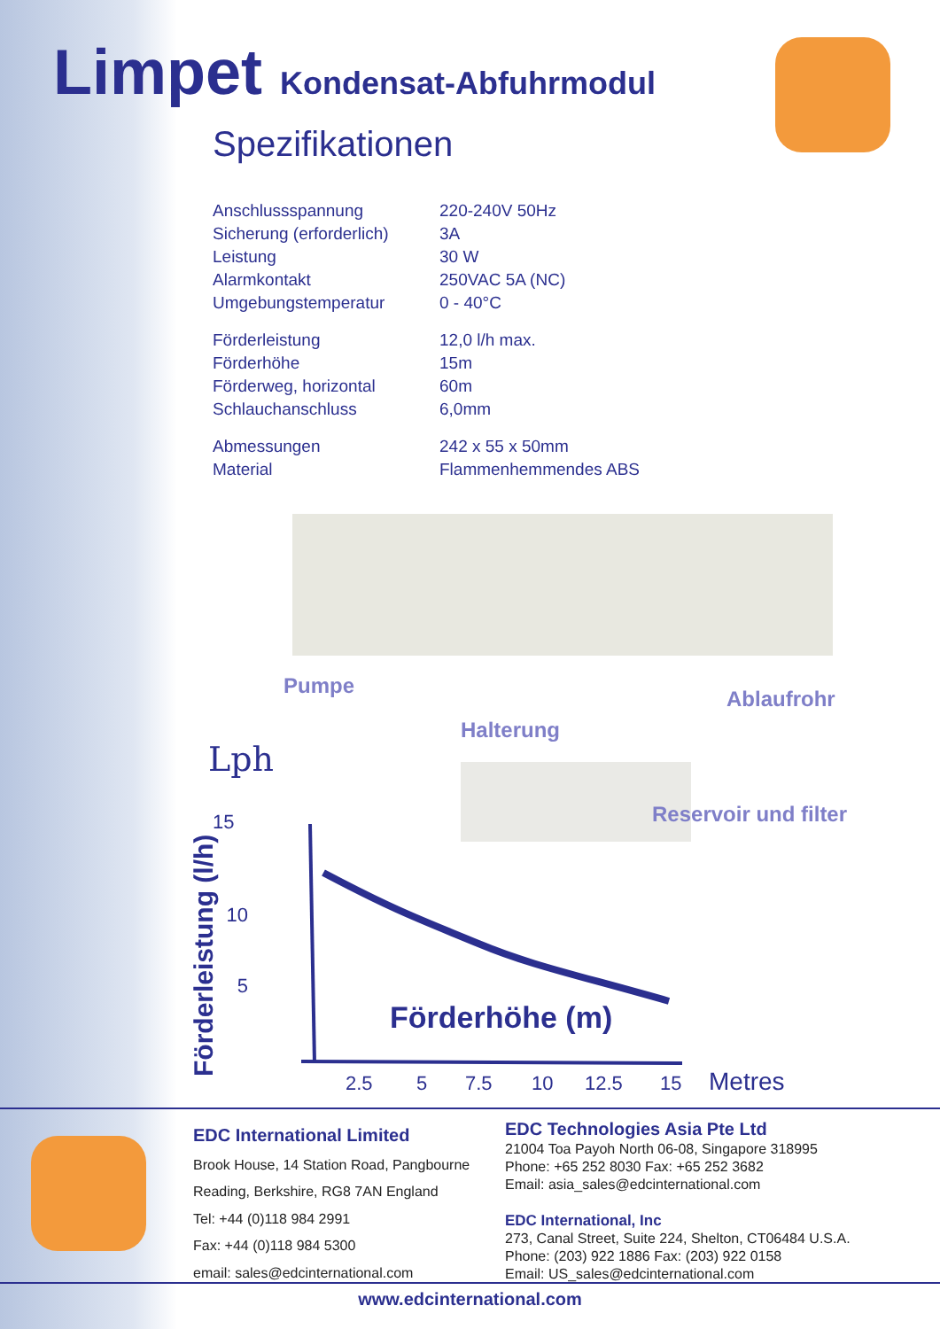Limpet Kondensat-Abfuhrmodul
Spezifikationen
| Anschlussspannung | 220-240V 50Hz |
| Sicherung (erforderlich) | 3A |
| Leistung | 30 W |
| Alarmkontakt | 250VAC 5A (NC) |
| Umgebungstemperatur | 0 - 40°C |
| Förderleistung | 12,0 l/h max. |
| Förderhöhe | 15m |
| Förderweg, horizontal | 60m |
| Schlauchanschluss | 6,0mm |
| Abmessungen | 242 x 55 x 50mm |
| Material | Flammenhemmendes ABS |
Pumpe
Halterung
Ablaufrohr
Reservoir und filter
Lph
15
10
5
Förderleistung (l/h)
Förderhöhe (m)
2.5
5
7.5
10
12.5
15
Metres
EDC International Limited
Brook House, 14 Station Road, Pangbourne
Reading, Berkshire, RG8 7AN England
Tel: +44 (0)118 984 2991
Fax: +44 (0)118 984 5300
email: sales@edcinternational.com
EDC Technologies Asia Pte Ltd
21004 Toa Payoh North 06-08, Singapore 318995
Phone: +65 252 8030 Fax: +65 252 3682
Email: asia_sales@edcinternational.com
EDC International, Inc
273, Canal Street, Suite 224, Shelton, CT06484 U.S.A.
Phone: (203) 922 1886 Fax: (203) 922 0158
Email: US_sales@edcinternational.com
www.edcinternational.com